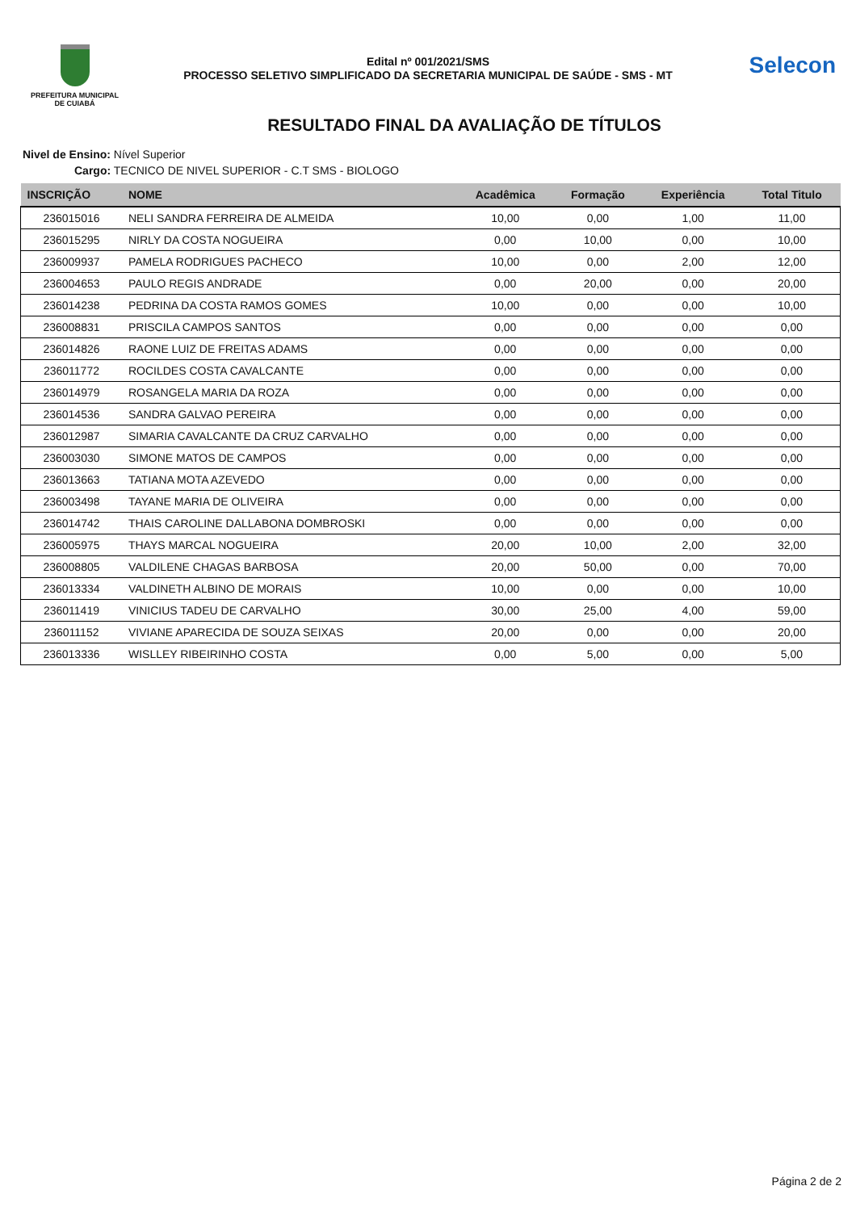PREFEITURA MUNICIPAL
DE CUIABÁ
Edital nº 001/2021/SMS
PROCESSO SELETIVO SIMPLIFICADO DA SECRETARIA MUNICIPAL DE SAÚDE - SMS - MT
Selecon
RESULTADO FINAL DA AVALIAÇÃO DE TÍTULOS
Nivel de Ensino: Nível Superior
Cargo: TECNICO DE NIVEL SUPERIOR - C.T SMS - BIOLOGO
| INSCRIÇÃO | NOME | Acadêmica | Formação | Experiência | Total Titulo |
| --- | --- | --- | --- | --- | --- |
| 236015016 | NELI SANDRA FERREIRA DE ALMEIDA | 10,00 | 0,00 | 1,00 | 11,00 |
| 236015295 | NIRLY DA COSTA NOGUEIRA | 0,00 | 10,00 | 0,00 | 10,00 |
| 236009937 | PAMELA RODRIGUES PACHECO | 10,00 | 0,00 | 2,00 | 12,00 |
| 236004653 | PAULO REGIS ANDRADE | 0,00 | 20,00 | 0,00 | 20,00 |
| 236014238 | PEDRINA DA COSTA RAMOS GOMES | 10,00 | 0,00 | 0,00 | 10,00 |
| 236008831 | PRISCILA CAMPOS SANTOS | 0,00 | 0,00 | 0,00 | 0,00 |
| 236014826 | RAONE LUIZ DE FREITAS ADAMS | 0,00 | 0,00 | 0,00 | 0,00 |
| 236011772 | ROCILDES COSTA CAVALCANTE | 0,00 | 0,00 | 0,00 | 0,00 |
| 236014979 | ROSANGELA MARIA DA ROZA | 0,00 | 0,00 | 0,00 | 0,00 |
| 236014536 | SANDRA GALVAO PEREIRA | 0,00 | 0,00 | 0,00 | 0,00 |
| 236012987 | SIMARIA CAVALCANTE DA CRUZ CARVALHO | 0,00 | 0,00 | 0,00 | 0,00 |
| 236003030 | SIMONE MATOS DE CAMPOS | 0,00 | 0,00 | 0,00 | 0,00 |
| 236013663 | TATIANA MOTA AZEVEDO | 0,00 | 0,00 | 0,00 | 0,00 |
| 236003498 | TAYANE MARIA DE OLIVEIRA | 0,00 | 0,00 | 0,00 | 0,00 |
| 236014742 | THAIS CAROLINE DALLABONA DOMBROSKI | 0,00 | 0,00 | 0,00 | 0,00 |
| 236005975 | THAYS MARCAL NOGUEIRA | 20,00 | 10,00 | 2,00 | 32,00 |
| 236008805 | VALDILENE CHAGAS BARBOSA | 20,00 | 50,00 | 0,00 | 70,00 |
| 236013334 | VALDINETH ALBINO DE MORAIS | 10,00 | 0,00 | 0,00 | 10,00 |
| 236011419 | VINICIUS TADEU DE CARVALHO | 30,00 | 25,00 | 4,00 | 59,00 |
| 236011152 | VIVIANE APARECIDA DE SOUZA SEIXAS | 20,00 | 0,00 | 0,00 | 20,00 |
| 236013336 | WISLLEY RIBEIRINHO COSTA | 0,00 | 5,00 | 0,00 | 5,00 |
Página 2 de 2